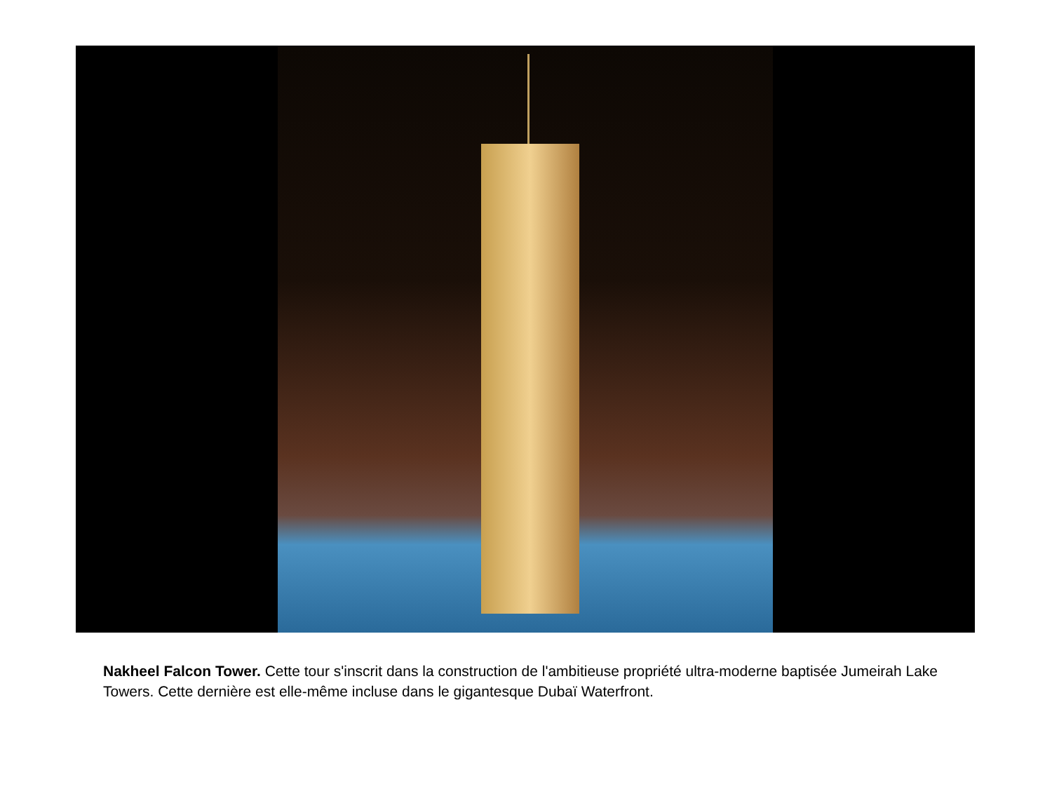Nakheel Falcon Tower. Cette tour s'inscrit dans la construction de l'ambitieuse propriété ultra-moderne baptisée Jumeirah Lake Towers. Cette dernière est elle-même incluse dans le gigantesque Dubaï Waterfront.